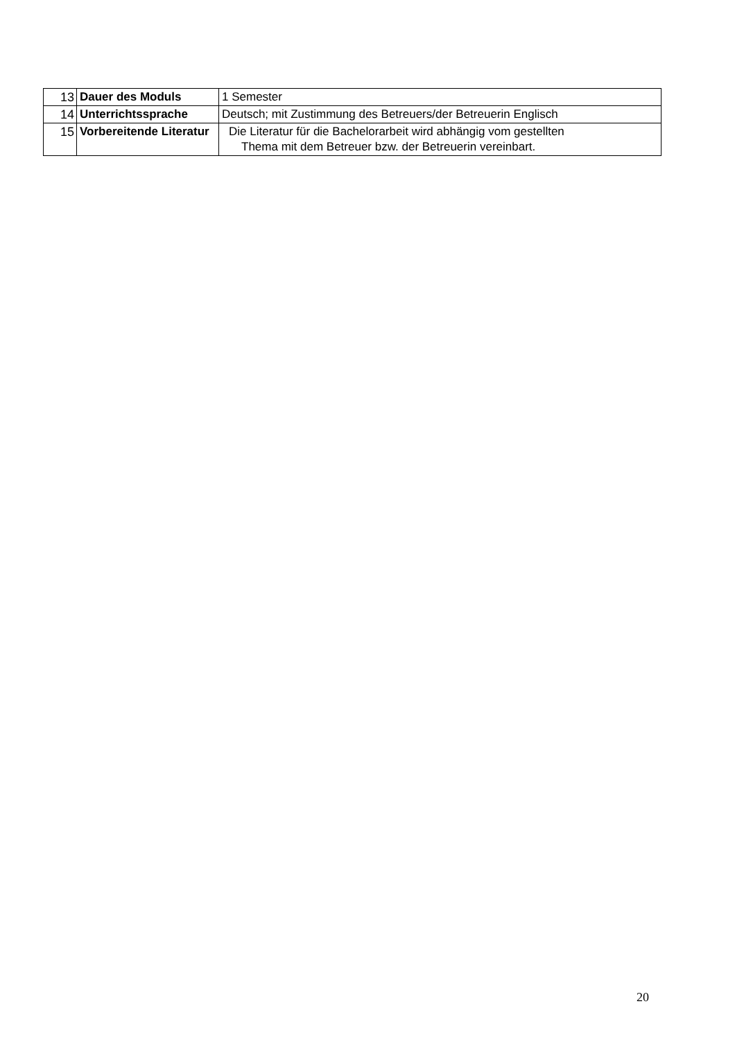| 13 | Dauer des Moduls | 1 Semester |
| 14 | Unterrichtssprache | Deutsch; mit Zustimmung des Betreuers/der Betreuerin Englisch |
| 15 | Vorbereitende Literatur | Die Literatur für die Bachelorarbeit wird abhängig vom gestellten Thema mit dem Betreuer bzw. der Betreuerin vereinbart. |
20